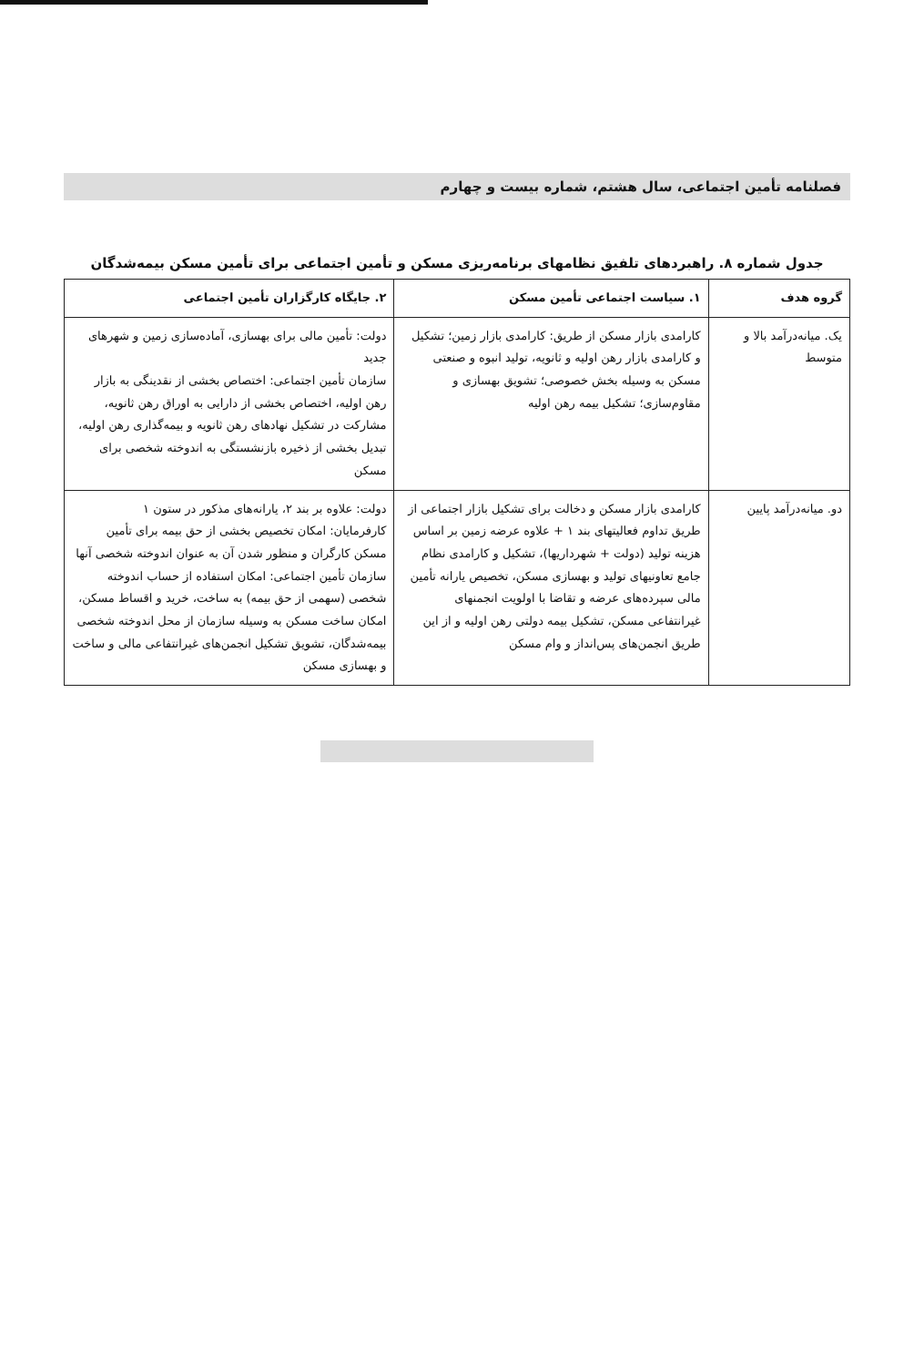فصلنامه تأمین اجتماعی، سال هشتم، شماره بیست و چهارم
جدول شماره ۸. راهبردهای تلفیق نظامهای برنامه‌ریزی مسکن و تأمین اجتماعی برای تأمین مسکن بیمه‌شدگان
| گروه هدف | ۱. سیاست اجتماعی تأمین مسکن | ۲. جایگاه کارگزاران تأمین اجتماعی |
| --- | --- | --- |
| یک. میانه‌درآمد بالا و متوسط | کارامدی بازار مسکن از طریق: کارامدی بازار زمین؛ تشکیل و کارامدی بازار رهن اولیه و ثانویه، تولید انبوه و صنعتی مسکن به وسیله بخش خصوصی؛ تشویق بهسازی و مقاوم‌سازی؛ تشکیل بیمه رهن اولیه | دولت: تأمین مالی برای بهسازی، آماده‌سازی زمین و شهرهای جدید سازمان تأمین اجتماعی: اختصاص بخشی از نقدینگی به بازار رهن اولیه، اختصاص بخشی از دارایی به اوراق رهن ثانویه، مشارکت در تشکیل نهادهای رهن ثانویه و بیمه‌گذاری رهن اولیه، تبدیل بخشی از ذخیره بازنشستگی به اندوخته شخصی برای مسکن |
| دو. میانه‌درآمد پایین | کارامدی بازار مسکن و دخالت برای تشکیل بازار اجتماعی از طریق تداوم فعالیتهای بند ۱ + علاوه عرضه زمین بر اساس هزینه تولید (دولت + شهرداریها)، تشکیل و کارامدی نظام جامع تعاونیهای تولید و بهسازی مسکن، تخصیص یارانه تأمین مالی سپرده‌های عرضه و تقاضا با اولویت انجمنهای غیرانتفاعی مسکن، تشکیل بیمه دولتی رهن اولیه و از این طریق انجمن‌های پس‌انداز و وام مسکن | دولت: علاوه بر بند ۲، یارانه‌های مذکور در ستون ۱ کارفرمایان: امکان تخصیص بخشی از حق بیمه برای تأمین مسکن کارگران و منظور شدن آن به عنوان اندوخته شخصی آنها سازمان تأمین اجتماعی: امکان استفاده از حساب اندوخته شخصی (سهمی از حق بیمه) به ساخت، خرید و اقساط مسکن، امکان ساخت مسکن به وسیله سازمان از محل اندوخته شخصی بیمه‌شدگان، تشویق تشکیل انجمن‌های غیرانتفاعی مالی و ساخت و بهسازی مسکن |